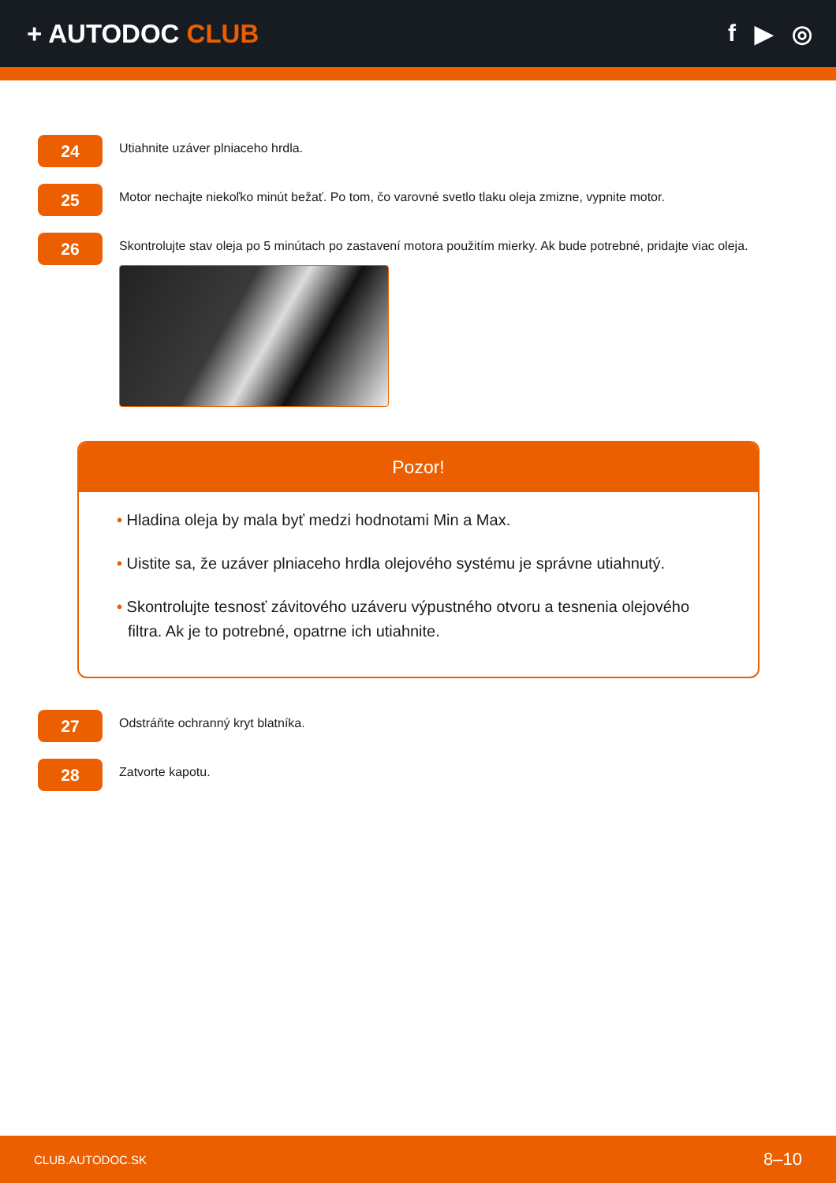+ AUTODOC CLUB f ▶ ◎
24
Utiahnite uzáver plniaceho hrdla.
25
Motor nechajte niekoľko minút bežať. Po tom, čo varovné svetlo tlaku oleja zmizne, vypnite motor.
26
Skontrolujte stav oleja po 5 minútach po zastavení motora použitím mierky. Ak bude potrebné, pridajte viac oleja.
Pozor!
• Hladina oleja by mala byť medzi hodnotami Min a Max.
• Uistite sa, že uzáver plniaceho hrdla olejového systému je správne utiahnutý.
• Skontrolujte tesnosť závitového uzáveru výpustného otvoru a tesnenia olejového filtra. Ak je to potrebné, opatrne ich utiahnite.
27
Odstráňte ochranný kryt blatníka.
28
Zatvorte kapotu.
CLUB.AUTODOC.SK 8–10